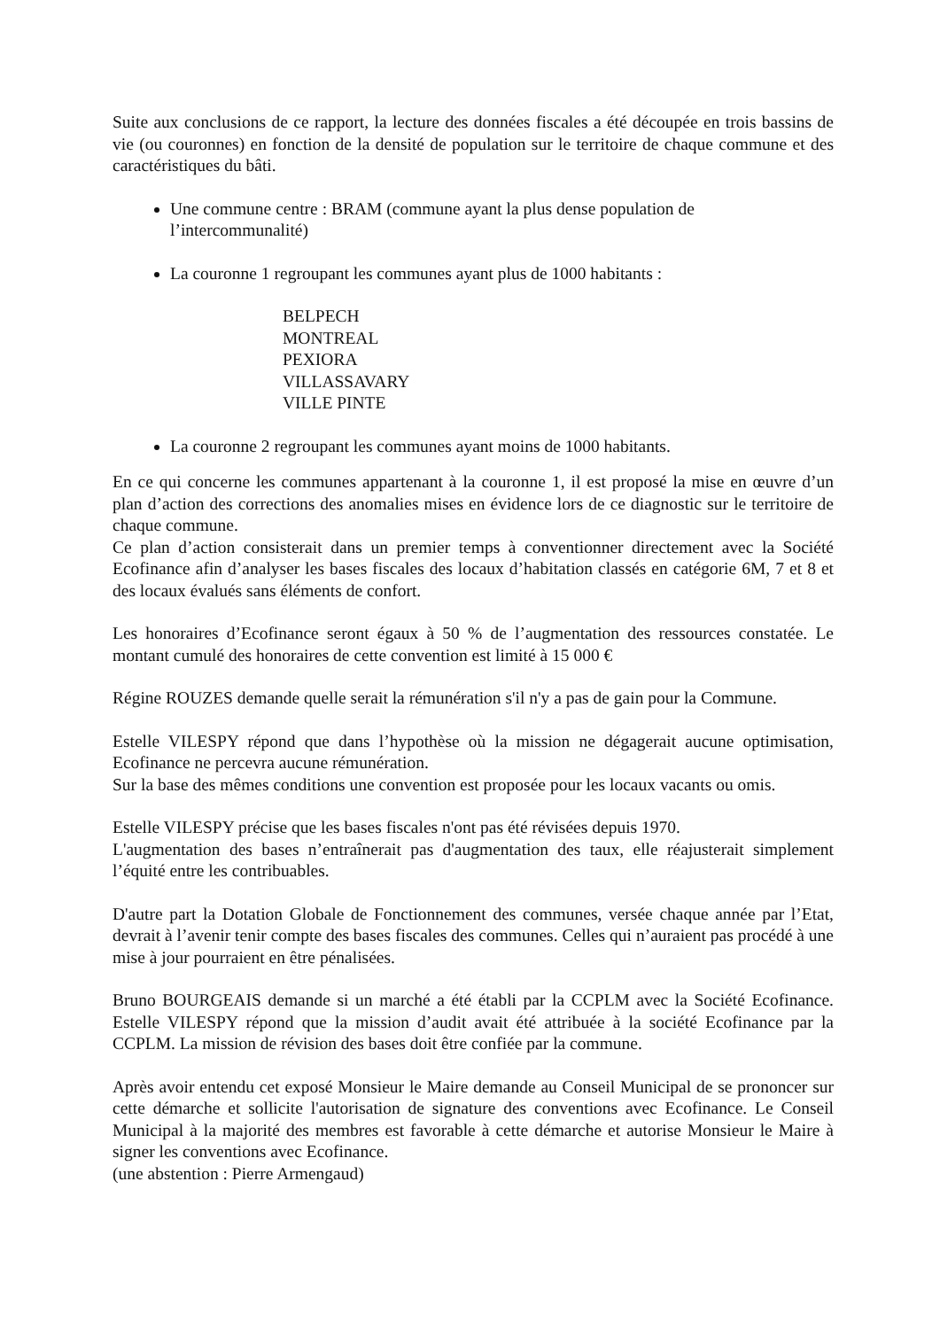Suite aux conclusions de ce rapport, la lecture des données fiscales a été découpée en trois bassins de vie (ou couronnes) en fonction de la densité de population sur le territoire de chaque commune et des caractéristiques du bâti.
Une commune centre : BRAM (commune ayant la plus dense population de l’intercommunalité)
La couronne 1 regroupant les communes ayant plus de 1000 habitants :
BELPECH
MONTREAL
PEXIORA
VILLASSAVARY
VILLE PINTE
La couronne 2 regroupant les communes ayant moins de 1000 habitants.
En ce qui concerne les communes appartenant à la couronne 1, il est proposé la mise en œuvre d’un plan d’action des corrections des anomalies mises en évidence lors de ce diagnostic sur le territoire de chaque commune.
Ce plan d’action consisterait dans un premier temps à conventionner directement avec la Société Ecofinance afin d’analyser les bases fiscales des locaux d’habitation classés en catégorie 6M, 7 et 8 et des locaux évalués sans éléments de confort.
Les honoraires d’Ecofinance seront égaux à 50 % de l’augmentation des ressources constatée. Le montant cumulé des honoraires de cette convention est limité à 15 000 €
Régine ROUZES demande quelle serait la rémunération s'il n'y a pas de gain pour la Commune.
Estelle VILESPY répond que dans l’hypothèse où la mission ne dégagerait aucune optimisation, Ecofinance ne percevra aucune rémunération.
Sur la base des mêmes conditions une convention est proposée pour les locaux vacants ou omis.
Estelle VILESPY précise que les bases fiscales n'ont pas été révisées depuis 1970.
L'augmentation des bases n’entraînerait pas d'augmentation des taux, elle réajusterait simplement l’équité entre les contribuables.
D'autre part la Dotation Globale de Fonctionnement des communes, versée chaque année par l’Etat, devrait à l’avenir tenir compte des bases fiscales des communes. Celles qui n’auraient pas procédé à une mise à jour pourraient en être pénalisées.
Bruno BOURGEAIS demande si un marché a été établi par la CCPLM avec la Société Ecofinance. Estelle VILESPY répond que la mission d’audit avait été attribuée à la société Ecofinance par la CCPLM. La mission de révision des bases doit être confiée par la commune.
Après avoir entendu cet exposé Monsieur le Maire demande au Conseil Municipal de se prononcer sur cette démarche et sollicite l'autorisation de signature des conventions avec Ecofinance. Le Conseil Municipal à la majorité des membres est favorable à cette démarche et autorise Monsieur le Maire à signer les conventions avec Ecofinance.
(une abstention : Pierre Armengaud)